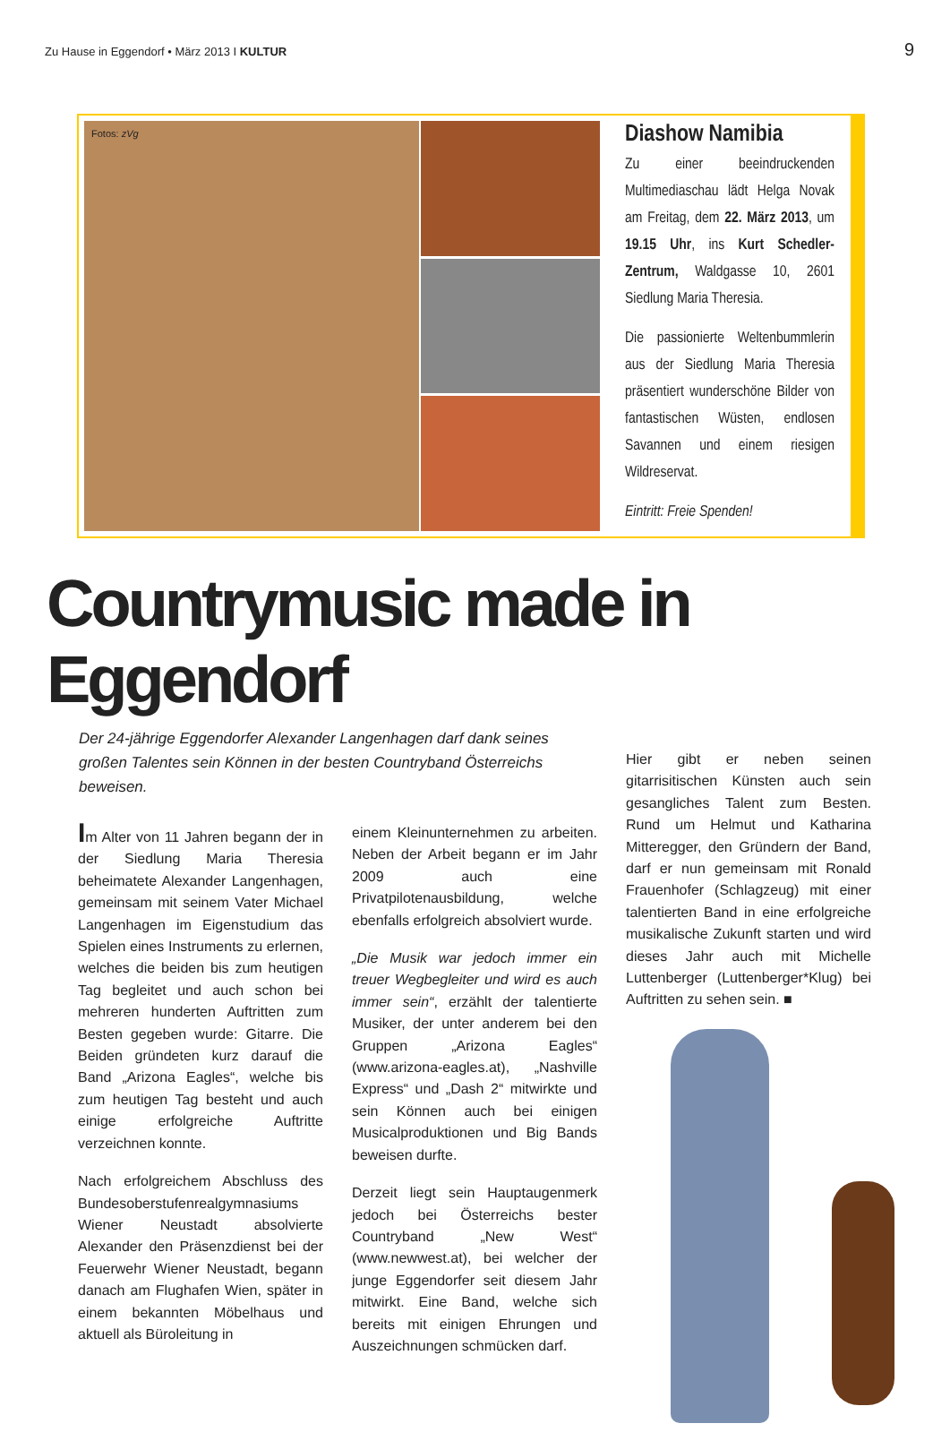Zu Hause in Eggendorf • März 2013 I KULTUR 9
Fotos: zVg
Diashow Namibia
Zu einer beeindruckenden Multimediaschau lädt Helga Novak am Freitag, dem 22. März 2013, um 19.15 Uhr, ins Kurt Schedler-Zentrum, Waldgasse 10, 2601 Siedlung Maria Theresia.
Die passionierte Weltenbummlerin aus der Siedlung Maria Theresia präsentiert wunderschöne Bilder von fantastischen Wüsten, endlosen Savannen und einem riesigen Wildreservat.
Eintritt: Freie Spenden!
Countrymusic made in Eggendorf
Der 24-jährige Eggendorfer Alexander Langenhagen darf dank seines großen Talentes sein Können in der besten Countryband Österreichs beweisen.
Im Alter von 11 Jahren begann der in der Siedlung Maria Theresia beheimatete Alexander Langenhagen, gemeinsam mit seinem Vater Michael Langenhagen im Eigenstudium das Spielen eines Instruments zu erlernen, welches die beiden bis zum heutigen Tag begleitet und auch schon bei mehreren hunderten Auftritten zum Besten gegeben wurde: Gitarre. Die Beiden gründeten kurz darauf die Band „Arizona Eagles“, welche bis zum heutigen Tag besteht und auch einige erfolgreiche Auftritte verzeichnen konnte.
Nach erfolgreichem Abschluss des Bundesoberstufenrealgymnasiums Wiener Neustadt absolvierte Alexander den Präsenzdienst bei der Feuerwehr Wiener Neustadt, begann danach am Flughafen Wien, später in einem bekannten Möbelhaus und aktuell als Büroleitung in
einem Kleinunternehmen zu arbeiten. Neben der Arbeit begann er im Jahr 2009 auch eine Privatpilotenausbildung, welche ebenfalls erfolgreich absolviert wurde.
„Die Musik war jedoch immer ein treuer Wegbegleiter und wird es auch immer sein“, erzählt der talentierte Musiker, der unter anderem bei den Gruppen „Arizona Eagles“ (www.arizona-eagles.at), „Nashville Express“ und „Dash 2“ mitwirkte und sein Können auch bei einigen Musicalproduktionen und Big Bands beweisen durfte.
Derzeit liegt sein Hauptaugenmerk jedoch bei Österreichs bester Countryband „New West“ (www.newwest.at), bei welcher der junge Eggendorfer seit diesem Jahr mitwirkt. Eine Band, welche sich bereits mit einigen Ehrungen und Auszeichnungen schmücken darf.
Hier gibt er neben seinen gitarrisitischen Künsten auch sein gesangliches Talent zum Besten. Rund um Helmut und Katharina Mitteregger, den Gründern der Band, darf er nun gemeinsam mit Ronald Frauenhofer (Schlagzeug) mit einer talentierten Band in eine erfolgreiche musikalische Zukunft starten und wird dieses Jahr auch mit Michelle Luttenberger (Luttenberger*Klug) bei Auftritten zu sehen sein. ■